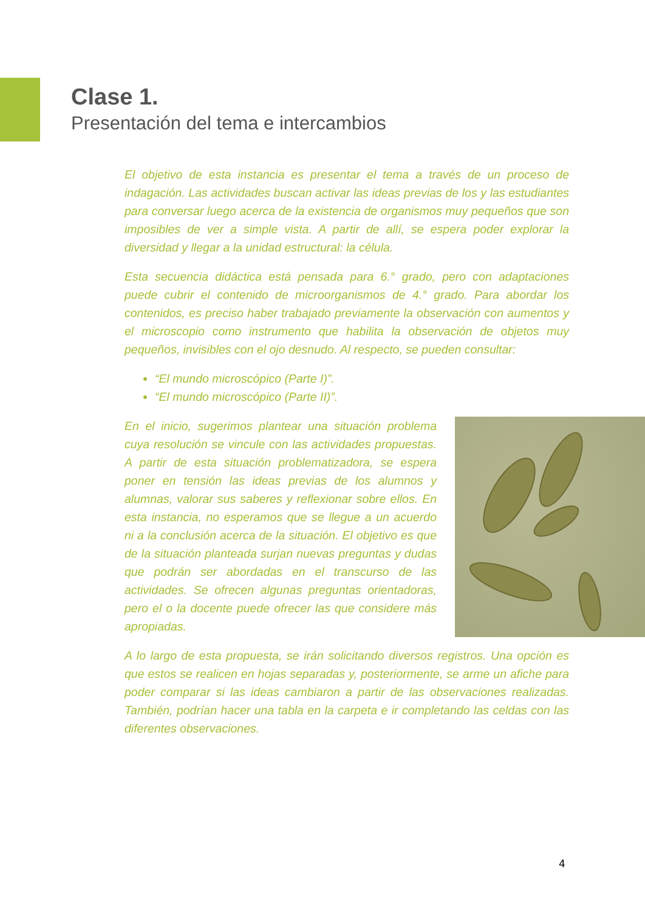Clase 1.
Presentación del tema e intercambios
El objetivo de esta instancia es presentar el tema a través de un proceso de indagación. Las actividades buscan activar las ideas previas de los y las estudiantes para conversar luego acerca de la existencia de organismos muy pequeños que son imposibles de ver a simple vista. A partir de allí, se espera poder explorar la diversidad y llegar a la unidad estructural: la célula.
Esta secuencia didáctica está pensada para 6.° grado, pero con adaptaciones puede cubrir el contenido de microorganismos de 4.° grado. Para abordar los contenidos, es preciso haber trabajado previamente la observación con aumentos y el microscopio como instrumento que habilita la observación de objetos muy pequeños, invisibles con el ojo desnudo. Al respecto, se pueden consultar:
“El mundo microscópico (Parte I)”.
“El mundo microscópico (Parte II)”.
En el inicio, sugerimos plantear una situación problema cuya resolución se vincule con las actividades propuestas. A partir de esta situación problematizadora, se espera poner en tensión las ideas previas de los alumnos y alumnas, valorar sus saberes y reflexionar sobre ellos. En esta instancia, no esperamos que se llegue a un acuerdo ni a la conclusión acerca de la situación. El objetivo es que de la situación planteada surjan nuevas preguntas y dudas que podrán ser abordadas en el transcurso de las actividades. Se ofrecen algunas preguntas orientadoras, pero el o la docente puede ofrecer las que considere más apropiadas.
A lo largo de esta propuesta, se irán solicitando diversos registros. Una opción es que estos se realicen en hojas separadas y, posteriormente, se arme un afiche para poder comparar si las ideas cambiaron a partir de las observaciones realizadas. También, podrían hacer una tabla en la carpeta e ir completando las celdas con las diferentes observaciones.
4